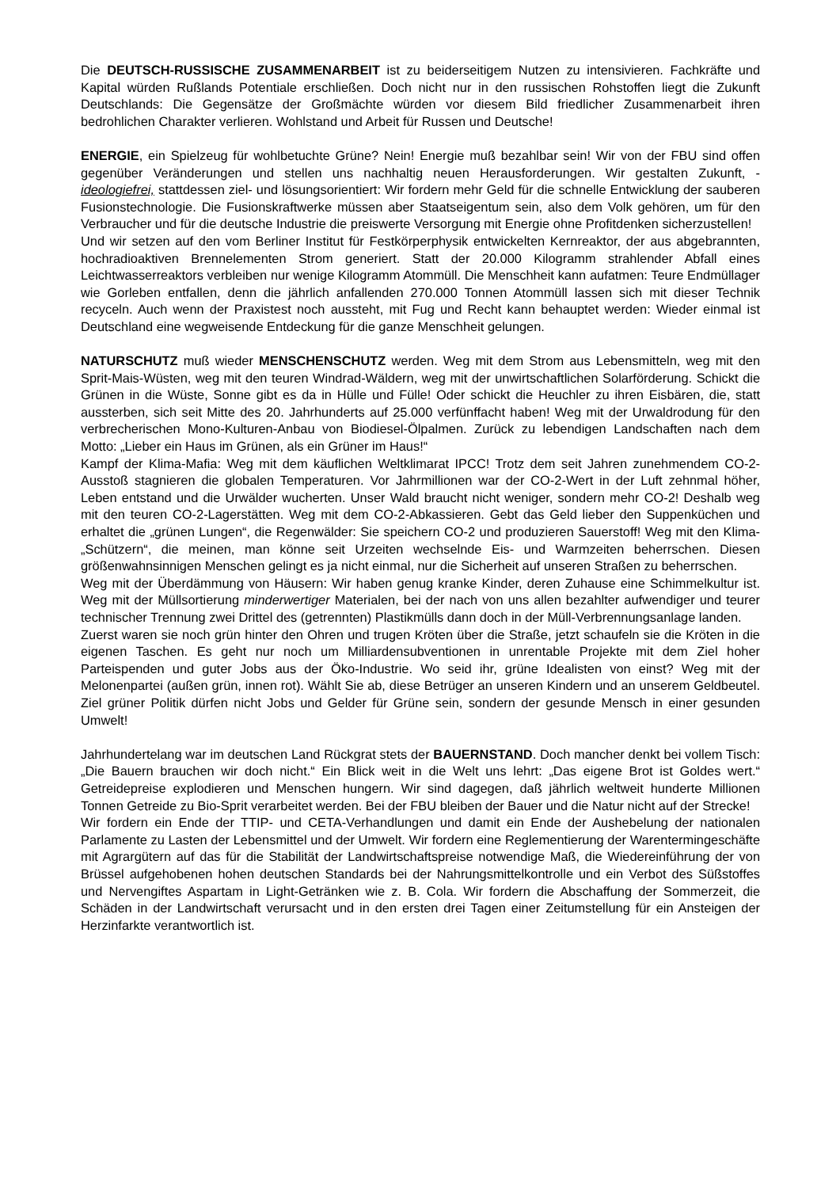Die DEUTSCH-RUSSISCHE ZUSAMMENARBEIT ist zu beiderseitigem Nutzen zu intensivieren. Fachkräfte und Kapital würden Rußlands Potentiale erschließen. Doch nicht nur in den russischen Rohstoffen liegt die Zukunft Deutschlands: Die Gegensätze der Großmächte würden vor diesem Bild friedlicher Zusammenarbeit ihren bedrohlichen Charakter verlieren. Wohlstand und Arbeit für Russen und Deutsche!
ENERGIE, ein Spielzeug für wohlbetuchte Grüne? Nein! Energie muß bezahlbar sein! Wir von der FBU sind offen gegenüber Veränderungen und stellen uns nachhaltig neuen Herausforderungen. Wir gestalten Zukunft, - ideologiefrei, stattdessen ziel- und lösungsorientiert: Wir fordern mehr Geld für die schnelle Entwicklung der sauberen Fusionstechnologie. Die Fusionskraftwerke müssen aber Staatseigentum sein, also dem Volk gehören, um für den Verbraucher und für die deutsche Industrie die preiswerte Versorgung mit Energie ohne Profitdenken sicherzustellen!
Und wir setzen auf den vom Berliner Institut für Festkörperphysik entwickelten Kernreaktor, der aus abgebrannten, hochradioaktiven Brennelementen Strom generiert. Statt der 20.000 Kilogramm strahlender Abfall eines Leichtwasserreaktors verbleiben nur wenige Kilogramm Atommüll. Die Menschheit kann aufatmen: Teure Endmüllager wie Gorleben entfallen, denn die jährlich anfallenden 270.000 Tonnen Atommüll lassen sich mit dieser Technik recyceln. Auch wenn der Praxistest noch aussteht, mit Fug und Recht kann behauptet werden: Wieder einmal ist Deutschland eine wegweisende Entdeckung für die ganze Menschheit gelungen.
NATURSCHUTZ muß wieder MENSCHENSCHUTZ werden. Weg mit dem Strom aus Lebensmitteln, weg mit den Sprit-Mais-Wüsten, weg mit den teuren Windrad-Wäldern, weg mit der unwirtschaftlichen Solarförderung. Schickt die Grünen in die Wüste, Sonne gibt es da in Hülle und Fülle! Oder schickt die Heuchler zu ihren Eisbären, die, statt aussterben, sich seit Mitte des 20. Jahrhunderts auf 25.000 verfünffacht haben! Weg mit der Urwaldrodung für den verbrecherischen Mono-Kulturen-Anbau von Biodiesel-Ölpalmen. Zurück zu lebendigen Landschaften nach dem Motto: „Lieber ein Haus im Grünen, als ein Grüner im Haus!“
Kampf der Klima-Mafia: Weg mit dem käuflichen Weltklimarat IPCC! Trotz dem seit Jahren zunehmendem CO-2-Ausstoß stagnieren die globalen Temperaturen. Vor Jahrmillionen war der CO-2-Wert in der Luft zehnmal höher, Leben entstand und die Urwälder wucherten. Unser Wald braucht nicht weniger, sondern mehr CO-2! Deshalb weg mit den teuren CO-2-Lagerstätten. Weg mit dem CO-2-Abkassieren. Gebt das Geld lieber den Suppenküchen und erhaltet die „grünen Lungen“, die Regenwälder: Sie speichern CO-2 und produzieren Sauerstoff! Weg mit den Klima-„Schützern“, die meinen, man könne seit Urzeiten wechselnde Eis- und Warmzeiten beherrschen. Diesen größenwahnsinnigen Menschen gelingt es ja nicht einmal, nur die Sicherheit auf unseren Straßen zu beherrschen.
Weg mit der Überdämmung von Häusern: Wir haben genug kranke Kinder, deren Zuhause eine Schimmelkultur ist. Weg mit der Müllsortierung minderwertiger Materialen, bei der nach von uns allen bezahlter aufwendiger und teurer technischer Trennung zwei Drittel des (getrennten) Plastikmülls dann doch in der Müll-Verbrennungsanlage landen.
Zuerst waren sie noch grün hinter den Ohren und trugen Kröten über die Straße, jetzt schaufeln sie die Kröten in die eigenen Taschen. Es geht nur noch um Milliardensubventionen in unrentable Projekte mit dem Ziel hoher Parteispenden und guter Jobs aus der Öko-Industrie. Wo seid ihr, grüne Idealisten von einst? Weg mit der Melonenpartei (außen grün, innen rot). Wählt Sie ab, diese Betrüger an unseren Kindern und an unserem Geldbeutel. Ziel grüner Politik dürfen nicht Jobs und Gelder für Grüne sein, sondern der gesunde Mensch in einer gesunden Umwelt!
Jahrhundertelang war im deutschen Land Rückgrat stets der BAUERNSTAND. Doch mancher denkt bei vollem Tisch: „Die Bauern brauchen wir doch nicht.“ Ein Blick weit in die Welt uns lehrt: „Das eigene Brot ist Goldes wert.“ Getreidepreise explodieren und Menschen hungern. Wir sind dagegen, daß jährlich weltweit hunderte Millionen Tonnen Getreide zu Bio-Sprit verarbeitet werden. Bei der FBU bleiben der Bauer und die Natur nicht auf der Strecke!
Wir fordern ein Ende der TTIP- und CETA-Verhandlungen und damit ein Ende der Aushebelung der nationalen Parlamente zu Lasten der Lebensmittel und der Umwelt. Wir fordern eine Reglementierung der Warentermingeschäfte mit Agrargütern auf das für die Stabilität der Landwirtschaftspreise notwendige Maß, die Wiedereinführung der von Brüssel aufgehobenen hohen deutschen Standards bei der Nahrungsmittelkontrolle und ein Verbot des Süßstoffes und Nervengiftes Aspartam in Light-Getränken wie z. B. Cola. Wir fordern die Abschaffung der Sommerzeit, die Schäden in der Landwirtschaft verursacht und in den ersten drei Tagen einer Zeitumstellung für ein Ansteigen der Herzinfarkte verantwortlich ist.